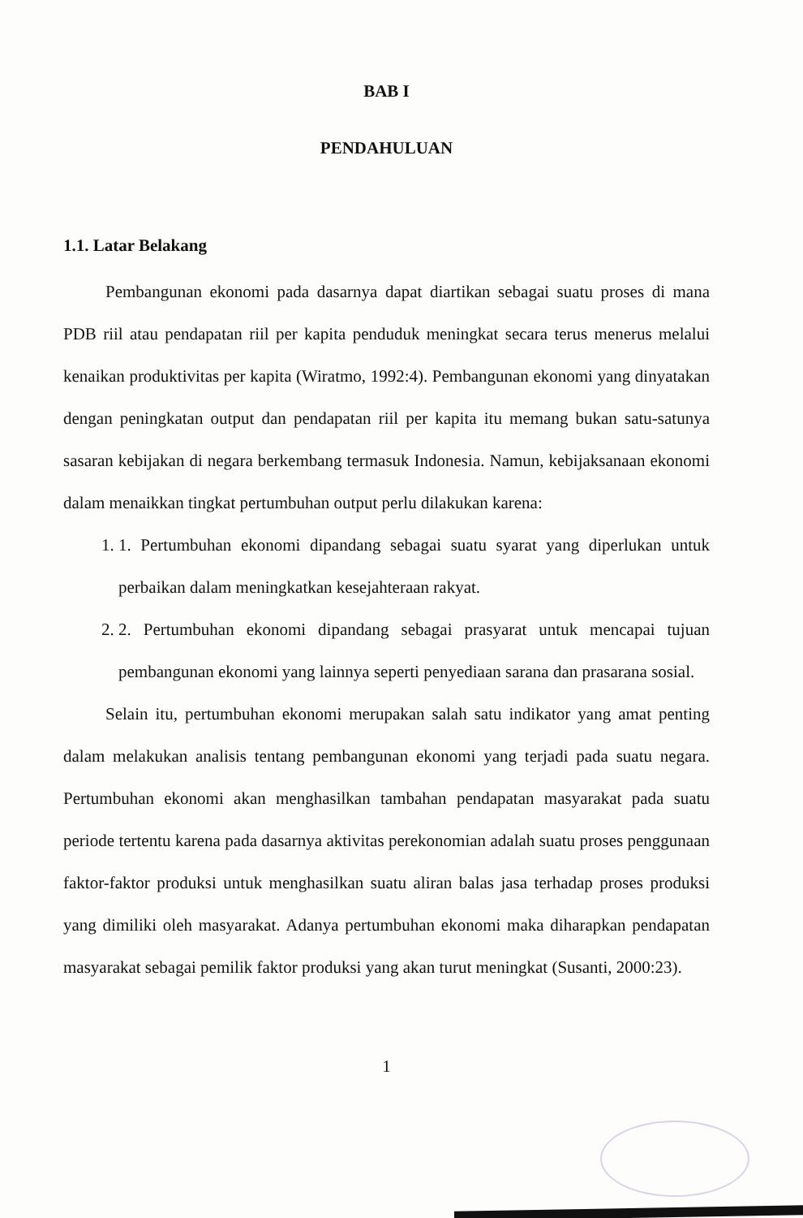BAB I
PENDAHULUAN
1.1. Latar Belakang
Pembangunan ekonomi pada dasarnya dapat diartikan sebagai suatu proses di mana PDB riil atau pendapatan riil per kapita penduduk meningkat secara terus menerus melalui kenaikan produktivitas per kapita (Wiratmo, 1992:4). Pembangunan ekonomi yang dinyatakan dengan peningkatan output dan pendapatan riil per kapita itu memang bukan satu-satunya sasaran kebijakan di negara berkembang termasuk Indonesia. Namun, kebijaksanaan ekonomi dalam menaikkan tingkat pertumbuhan output perlu dilakukan karena:
1. 1. Pertumbuhan ekonomi dipandang sebagai suatu syarat yang diperlukan untuk perbaikan dalam meningkatkan kesejahteraan rakyat.
2. 2. Pertumbuhan ekonomi dipandang sebagai prasyarat untuk mencapai tujuan pembangunan ekonomi yang lainnya seperti penyediaan sarana dan prasarana sosial.
Selain itu, pertumbuhan ekonomi merupakan salah satu indikator yang amat penting dalam melakukan analisis tentang pembangunan ekonomi yang terjadi pada suatu negara. Pertumbuhan ekonomi akan menghasilkan tambahan pendapatan masyarakat pada suatu periode tertentu karena pada dasarnya aktivitas perekonomian adalah suatu proses penggunaan faktor-faktor produksi untuk menghasilkan suatu aliran balas jasa terhadap proses produksi yang dimiliki oleh masyarakat. Adanya pertumbuhan ekonomi maka diharapkan pendapatan masyarakat sebagai pemilik faktor produksi yang akan turut meningkat (Susanti, 2000:23).
1